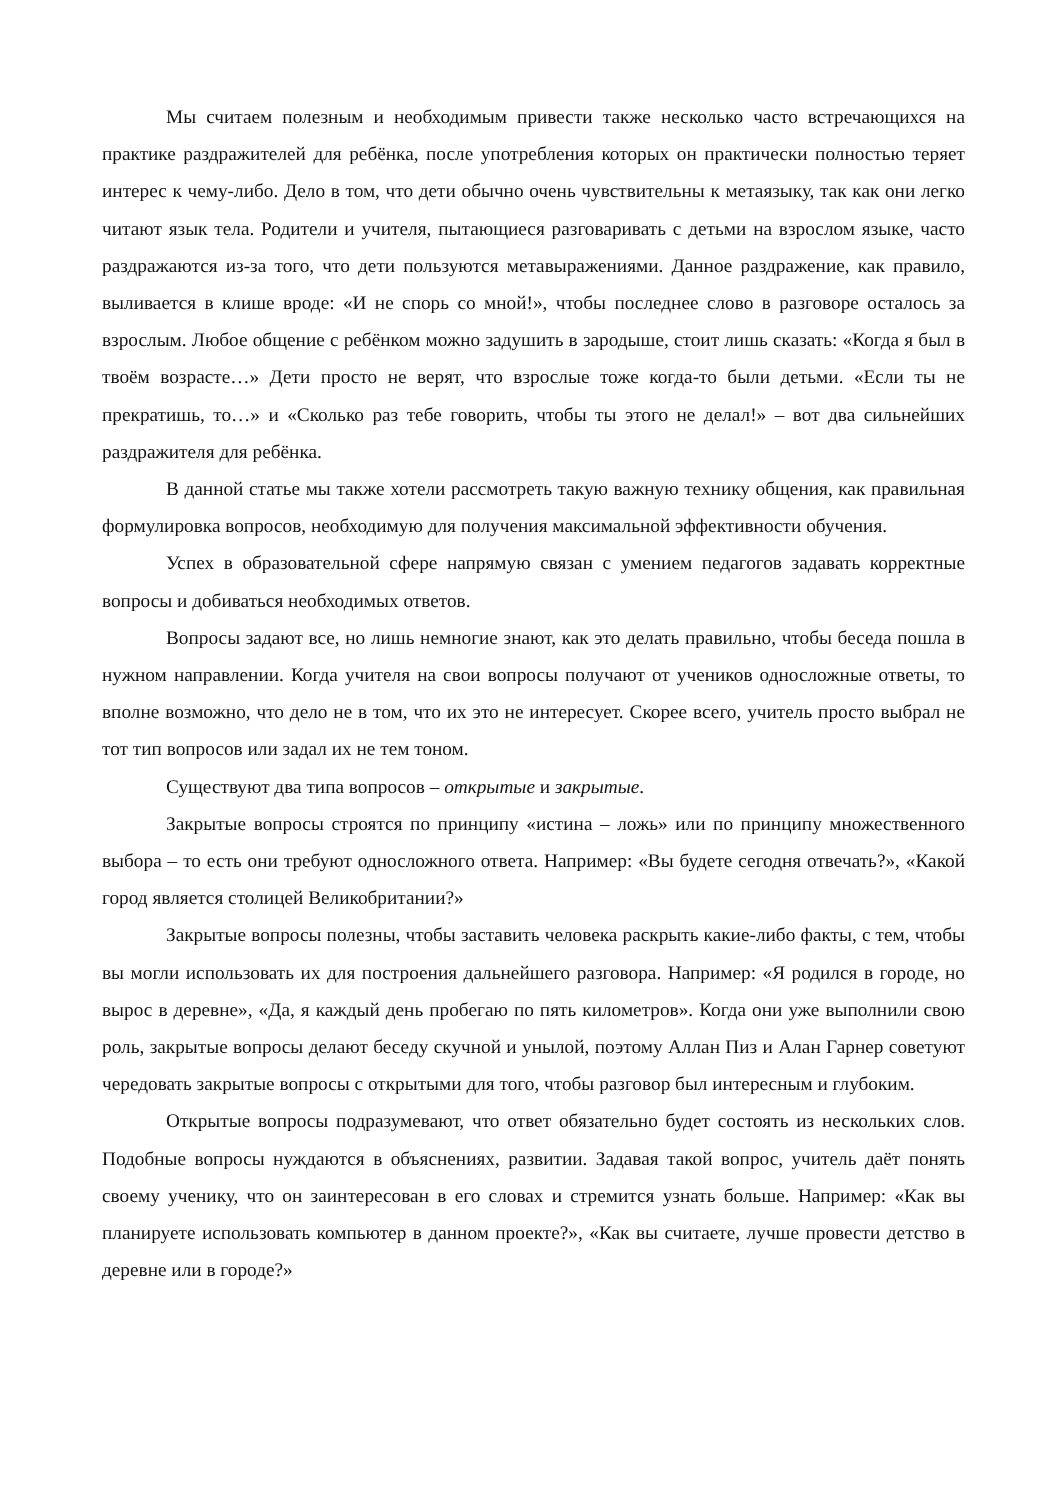Мы считаем полезным и необходимым привести также несколько часто встречающихся на практике раздражителей для ребёнка, после употребления которых он практически полностью теряет интерес к чему-либо. Дело в том, что дети обычно очень чувствительны к метаязыку, так как они легко читают язык тела. Родители и учителя, пытающиеся разговаривать с детьми на взрослом языке, часто раздражаются из-за того, что дети пользуются метавыражениями. Данное раздражение, как правило, выливается в клише вроде: «И не спорь со мной!», чтобы последнее слово в разговоре осталось за взрослым. Любое общение с ребёнком можно задушить в зародыше, стоит лишь сказать: «Когда я был в твоём возрасте…» Дети просто не верят, что взрослые тоже когда-то были детьми. «Если ты не прекратишь, то…» и «Сколько раз тебе говорить, чтобы ты этого не делал!» – вот два сильнейших раздражителя для ребёнка.
В данной статье мы также хотели рассмотреть такую важную технику общения, как правильная формулировка вопросов, необходимую для получения максимальной эффективности обучения.
Успех в образовательной сфере напрямую связан с умением педагогов задавать корректные вопросы и добиваться необходимых ответов.
Вопросы задают все, но лишь немногие знают, как это делать правильно, чтобы беседа пошла в нужном направлении. Когда учителя на свои вопросы получают от учеников односложные ответы, то вполне возможно, что дело не в том, что их это не интересует. Скорее всего, учитель просто выбрал не тот тип вопросов или задал их не тем тоном.
Существуют два типа вопросов – открытые и закрытые.
Закрытые вопросы строятся по принципу «истина – ложь» или по принципу множественного выбора – то есть они требуют односложного ответа. Например: «Вы будете сегодня отвечать?», «Какой город является столицей Великобритании?»
Закрытые вопросы полезны, чтобы заставить человека раскрыть какие-либо факты, с тем, чтобы вы могли использовать их для построения дальнейшего разговора. Например: «Я родился в городе, но вырос в деревне», «Да, я каждый день пробегаю по пять километров». Когда они уже выполнили свою роль, закрытые вопросы делают беседу скучной и унылой, поэтому Аллан Пиз и Алан Гарнер советуют чередовать закрытые вопросы с открытыми для того, чтобы разговор был интересным и глубоким.
Открытые вопросы подразумевают, что ответ обязательно будет состоять из нескольких слов. Подобные вопросы нуждаются в объяснениях, развитии. Задавая такой вопрос, учитель даёт понять своему ученику, что он заинтересован в его словах и стремится узнать больше. Например: «Как вы планируете использовать компьютер в данном проекте?», «Как вы считаете, лучше провести детство в деревне или в городе?»